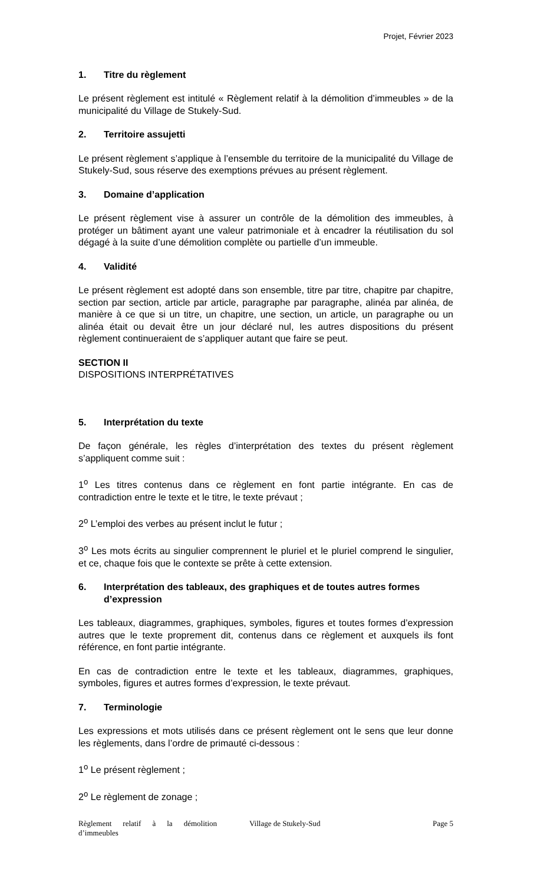Projet, Février 2023
1. Titre du règlement
Le présent règlement est intitulé « Règlement relatif à la démolition d’immeubles » de la municipalité du Village de Stukely-Sud.
2. Territoire assujetti
Le présent règlement s’applique à l’ensemble du territoire de la municipalité du Village de Stukely-Sud, sous réserve des exemptions prévues au présent règlement.
3. Domaine d’application
Le présent règlement vise à assurer un contrôle de la démolition des immeubles, à protéger un bâtiment ayant une valeur patrimoniale et à encadrer la réutilisation du sol dégagé à la suite d’une démolition complète ou partielle d’un immeuble.
4. Validité
Le présent règlement est adopté dans son ensemble, titre par titre, chapitre par chapitre, section par section, article par article, paragraphe par paragraphe, alinéa par alinéa, de manière à ce que si un titre, un chapitre, une section, un article, un paragraphe ou un alinéa était ou devait être un jour déclaré nul, les autres dispositions du présent règlement continueraient de s’appliquer autant que faire se peut.
SECTION II
DISPOSITIONS INTERPRÉTATIVES
5. Interprétation du texte
De façon générale, les règles d’interprétation des textes du présent règlement s’appliquent comme suit :
1<sup>o</sup> Les titres contenus dans ce règlement en font partie intégrante. En cas de contradiction entre le texte et le titre, le texte prévaut ;
2<sup>o</sup> L’emploi des verbes au présent inclut le futur ;
3<sup>o</sup> Les mots écrits au singulier comprennent le pluriel et le pluriel comprend le singulier, et ce, chaque fois que le contexte se prête à cette extension.
6. Interprétation des tableaux, des graphiques et de toutes autres formes d’expression
Les tableaux, diagrammes, graphiques, symboles, figures et toutes formes d’expression autres que le texte proprement dit, contenus dans ce règlement et auxquels ils font référence, en font partie intégrante.
En cas de contradiction entre le texte et les tableaux, diagrammes, graphiques, symboles, figures et autres formes d’expression, le texte prévaut.
7. Terminologie
Les expressions et mots utilisés dans ce présent règlement ont le sens que leur donne les règlements, dans l’ordre de primauté ci-dessous :
1<sup>o</sup> Le présent règlement ;
2<sup>o</sup> Le règlement de zonage ;
Règlement relatif à la démolition d’immeubles
Village de Stukely-Sud Page 5